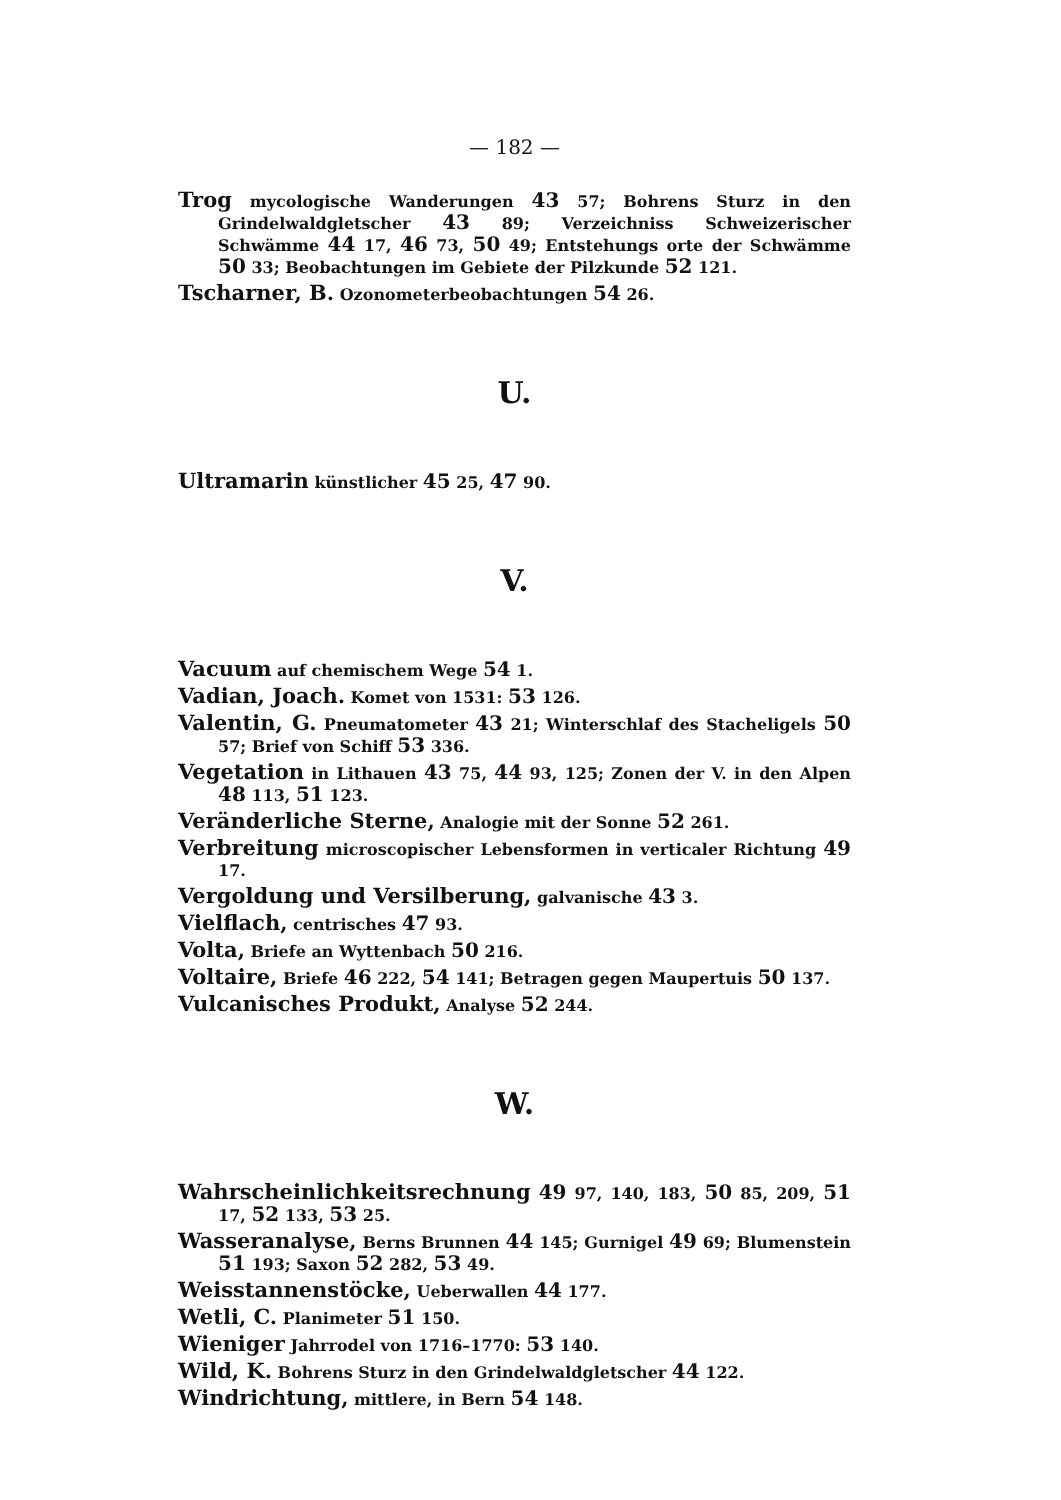— 182 —
Trog mycologische Wanderungen 43 57; Bohrens Sturz in den Grindelwaldgletscher 43 89; Verzeichniss Schweizerischer Schwämme 44 17, 46 73, 50 49; Entstehungs orte der Schwämme 50 33; Beobachtungen im Gebiete der Pilzkunde 52 121.
Tscharner, B. Ozonometerbeobachtungen 54 26.
U.
Ultramarin künstlicher 45 25, 47 90.
V.
Vacuum auf chemischem Wege 54 1.
Vadian, Joach. Komet von 1531: 53 126.
Valentin, G. Pneumatometer 43 21; Winterschlaf des Stacheligels 50 57; Brief von Schiff 53 336.
Vegetation in Lithauen 43 75, 44 93, 125; Zonen der V. in den Alpen 48 113, 51 123.
Veränderliche Sterne, Analogie mit der Sonne 52 261.
Verbreitung microscopischer Lebensformen in verticaler Richtung 49 17.
Vergoldung und Versilberung, galvanische 43 3.
Vielflach, centrisches 47 93.
Volta, Briefe an Wyttenbach 50 216.
Voltaire, Briefe 46 222, 54 141; Betragen gegen Maupertuis 50 137.
Vulcanisches Produkt, Analyse 52 244.
W.
Wahrscheinlichkeitsrechnung 49 97, 140, 183, 50 85, 209, 51 17, 52 133, 53 25.
Wasseranalyse, Berns Brunnen 44 145; Gurnigel 49 69; Blumenstein 51 193; Saxon 52 282, 53 49.
Weisstannenstöcke, Ueberwallen 44 177.
Wetli, C. Planimeter 51 150.
Wieniger Jahrrodel von 1716–1770: 53 140.
Wild, K. Bohrens Sturz in den Grindelwaldgletscher 44 122.
Windrichtung, mittlere, in Bern 54 148.